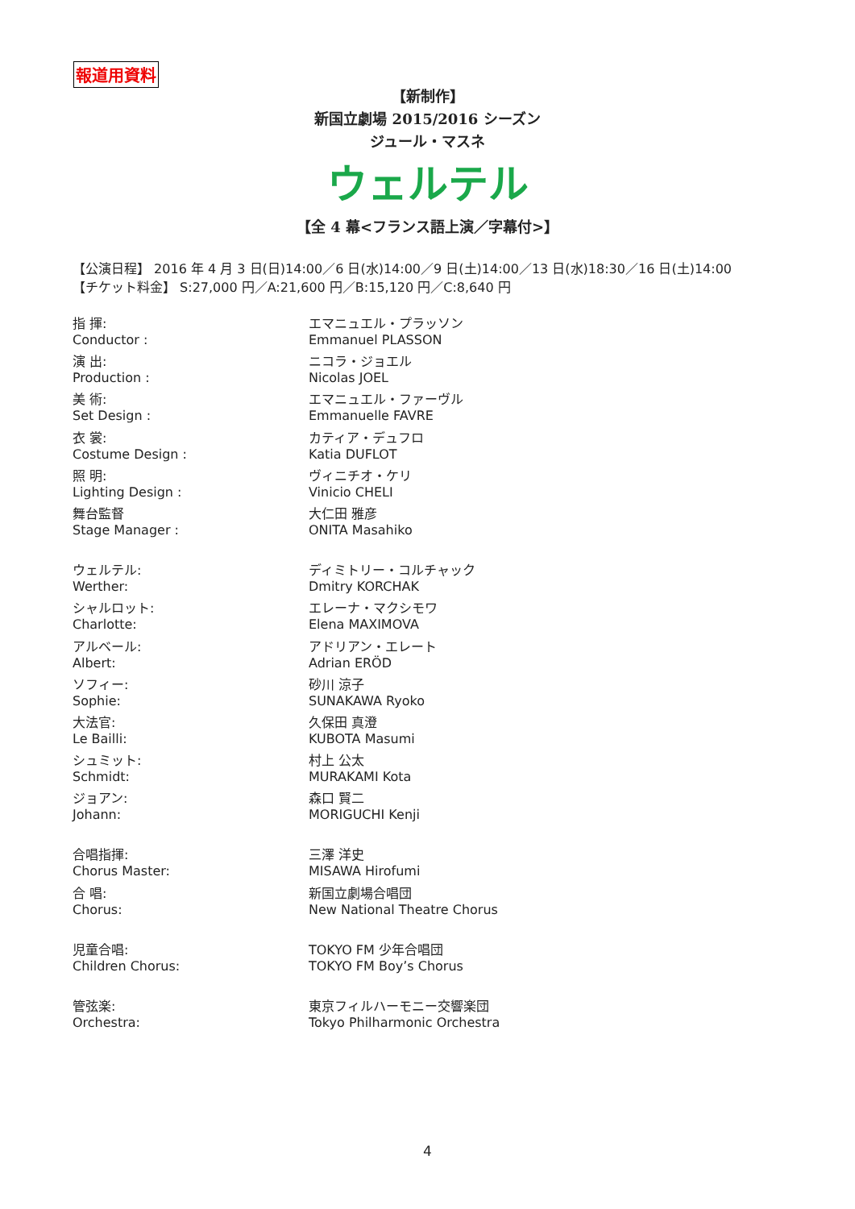報道用資料
【新制作】
新国立劇場 2015/2016 シーズン
ジュール・マスネ
ウェルテル
【全 4 幕<フランス語上演／字幕付>】
【公演日程】 2016 年 4 月 3 日(日)14:00／6 日(水)14:00／9 日(土)14:00／13 日(水)18:30／16 日(土)14:00
【チケット料金】 S:27,000 円／A:21,600 円／B:15,120 円／C:8,640 円
| 指 揮: | エマニュエル・プラッソン |
| Conductor : | Emmanuel PLASSON |
| 演 出: | ニコラ・ジョエル |
| Production : | Nicolas JOEL |
| 美 術: | エマニュエル・ファーヴル |
| Set Design : | Emmanuelle FAVRE |
| 衣 裳: | カティア・デュフロ |
| Costume Design : | Katia DUFLOT |
| 照 明: | ヴィニチオ・ケリ |
| Lighting Design : | Vinicio CHELI |
| 舞台監督 | 大仁田 雅彦 |
| Stage Manager : | ONITA Masahiko |
| ウェルテル: | ディミトリー・コルチャック |
| Werther: | Dmitry KORCHAK |
| シャルロット: | エレーナ・マクシモワ |
| Charlotte: | Elena MAXIMOVA |
| アルベール: | アドリアン・エレート |
| Albert: | Adrian ERÖD |
| ソフィー: | 砂川 涼子 |
| Sophie: | SUNAKAWA Ryoko |
| 大法官: | 久保田 真澄 |
| Le Bailli: | KUBOTA Masumi |
| シュミット: | 村上 公太 |
| Schmidt: | MURAKAMI Kota |
| ジョアン: | 森口 賢二 |
| Johann: | MORIGUCHI Kenji |
| 合唱指揮: | 三澤 洋史 |
| Chorus Master: | MISAWA Hirofumi |
| 合 唱: | 新国立劇場合唱団 |
| Chorus: | New National Theatre Chorus |
| 児童合唱: | TOKYO FM 少年合唱団 |
| Children Chorus: | TOKYO FM Boy’s Chorus |
| 管弦楽: | 東京フィルハーモニー交響楽団 |
| Orchestra: | Tokyo Philharmonic Orchestra |
4